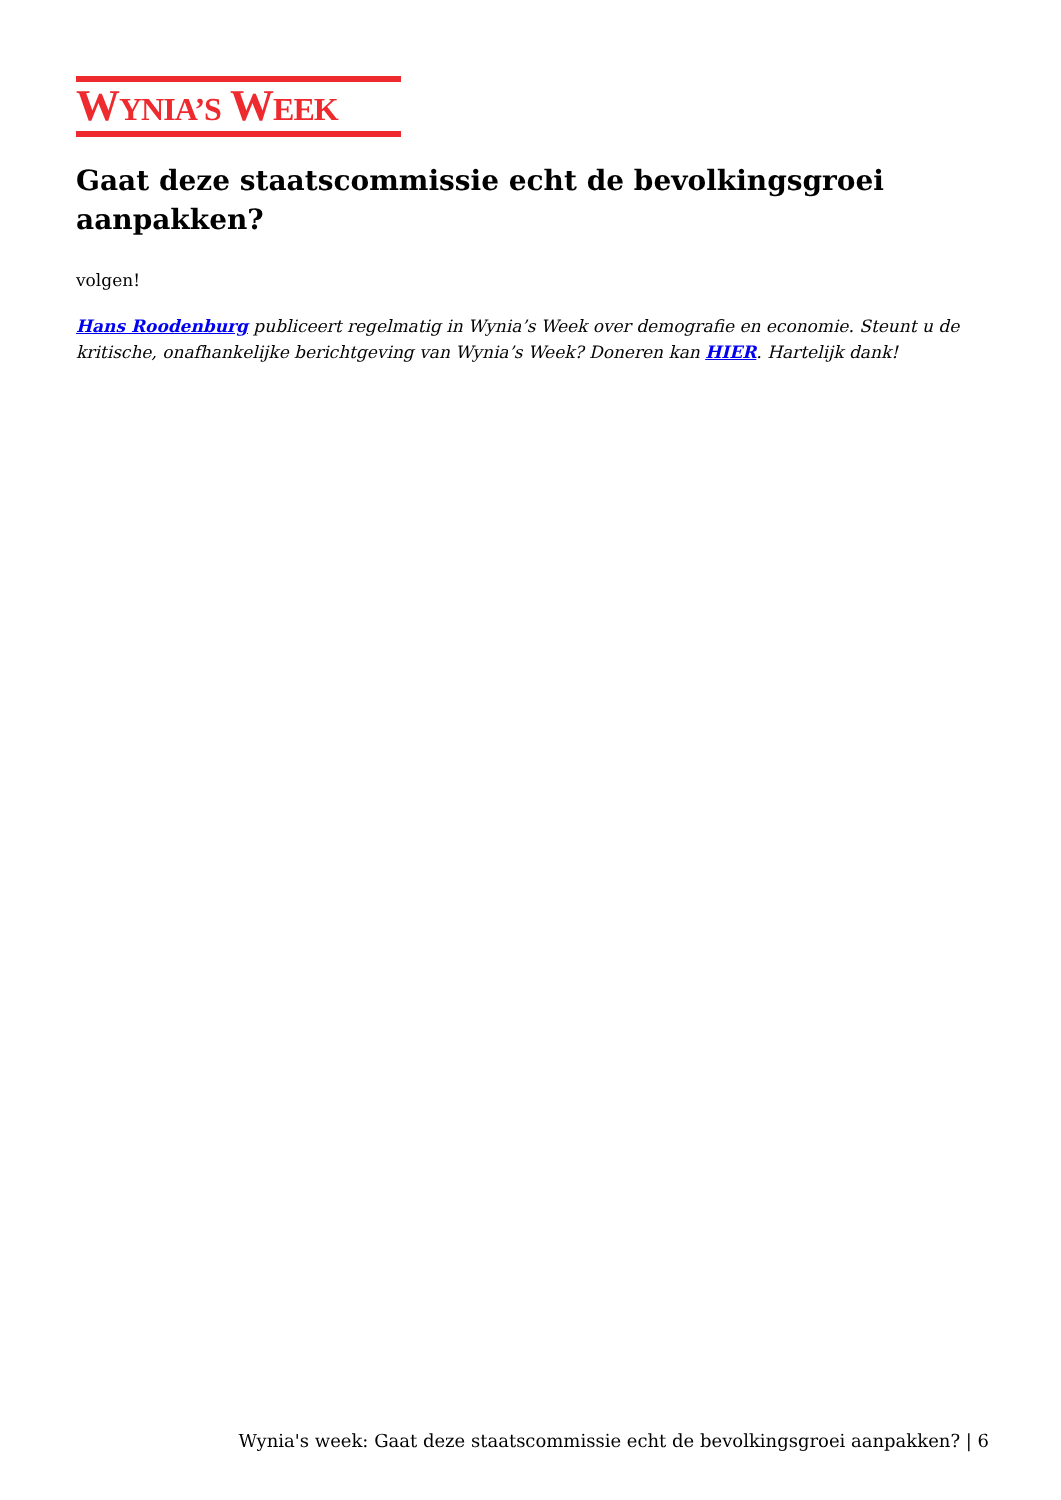WYNIA’S WEEK
Gaat deze staatscommissie echt de bevolkingsgroei aanpakken?
volgen!
Hans Roodenburg publiceert regelmatig in Wynia’s Week over demografie en economie. Steunt u de kritische, onafhankelijke berichtgeving van Wynia’s Week? Doneren kan HIER. Hartelijk dank!
Wynia's week: Gaat deze staatscommissie echt de bevolkingsgroei aanpakken? | 6